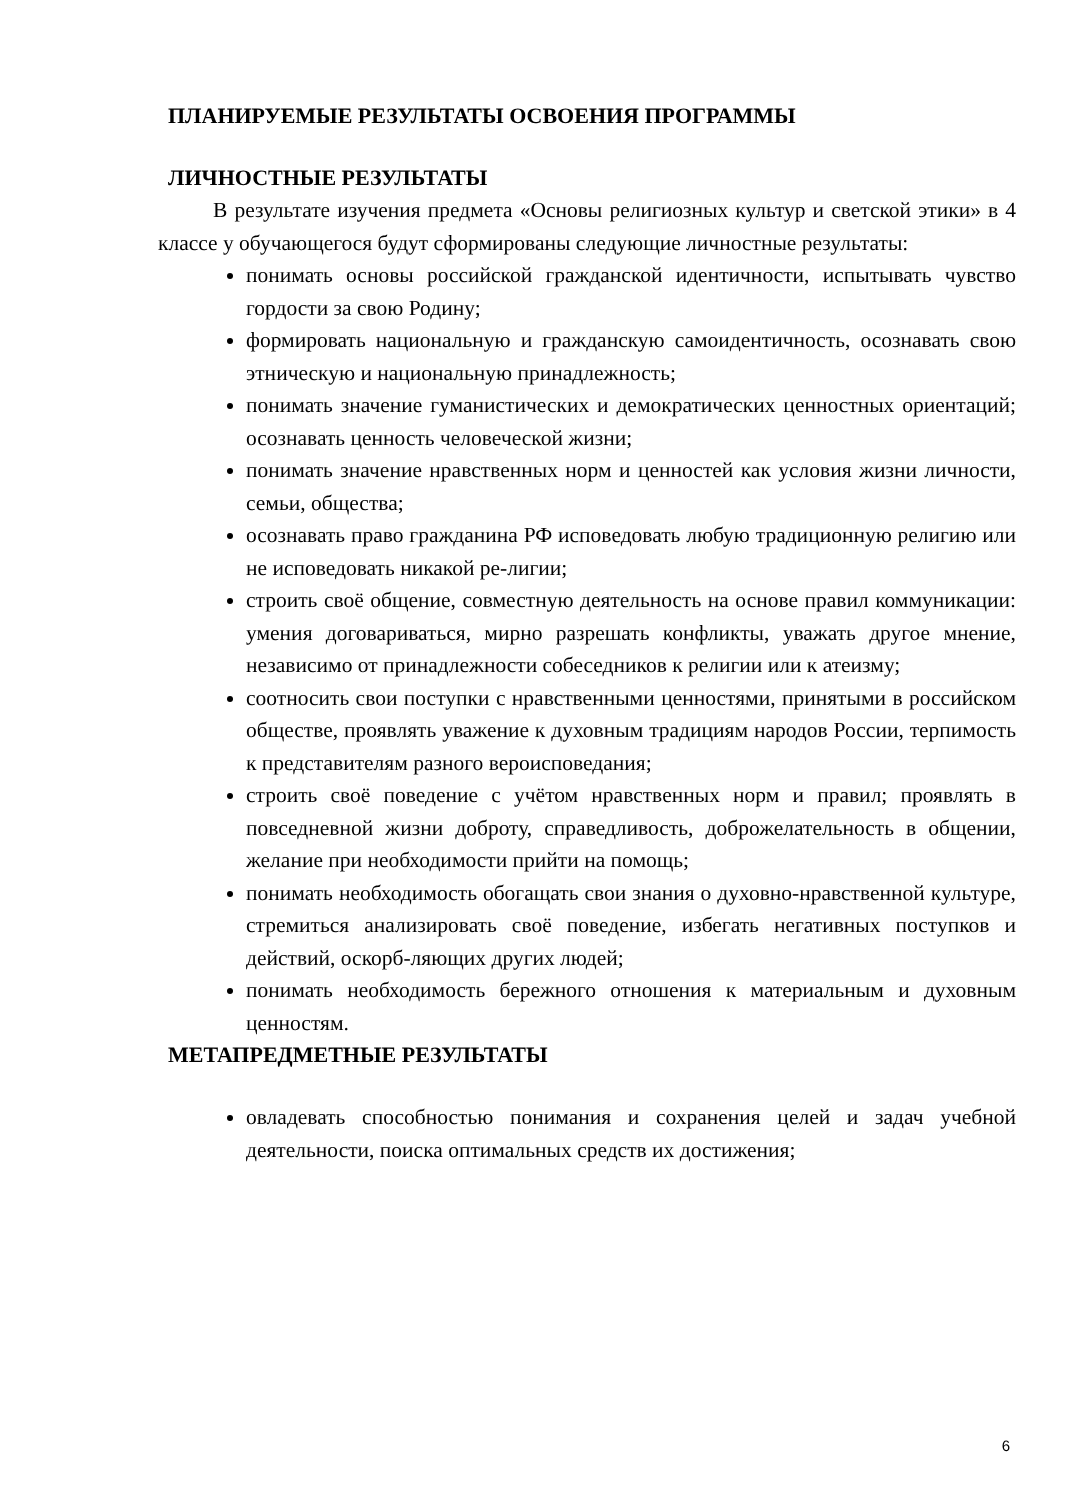ПЛАНИРУЕМЫЕ РЕЗУЛЬТАТЫ ОСВОЕНИЯ ПРОГРАММЫ
ЛИЧНОСТНЫЕ РЕЗУЛЬТАТЫ
В результате изучения предмета «Основы религиозных культур и светской этики» в 4 классе у обучающегося будут сформированы следующие личностные результаты:
понимать основы российской гражданской идентичности, испытывать чувство гордости за свою Родину;
формировать национальную и гражданскую самоидентичность, осознавать свою этническую и национальную принадлежность;
понимать значение гуманистических и демократических ценностных ориентаций; осознавать ценность человеческой жизни;
понимать значение нравственных норм и ценностей как условия жизни личности, семьи, общества;
осознавать право гражданина РФ исповедовать любую традиционную религию или не исповедовать никакой ре-лигии;
строить своё общение, совместную деятельность на основе правил коммуникации: умения договариваться, мирно разрешать конфликты, уважать другое мнение, независимо от принадлежности собеседников к религии или к атеизму;
соотносить свои поступки с нравственными ценностями, принятыми в российском обществе, проявлять уважение к духовным традициям народов России, терпимость к представителям разного вероисповедания;
строить своё поведение с учётом нравственных норм и правил; проявлять в повседневной жизни доброту, справедливость, доброжелательность в общении, желание при необходимости прийти на помощь;
понимать необходимость обогащать свои знания о духовно-нравственной культуре, стремиться анализировать своё поведение, избегать негативных поступков и действий, оскорб-ляющих других людей;
понимать необходимость бережного отношения к материальным и духовным ценностям.
МЕТАПРЕДМЕТНЫЕ РЕЗУЛЬТАТЫ
овладевать способностью понимания и сохранения целей и задач учебной деятельности, поиска оптимальных средств их достижения;
6